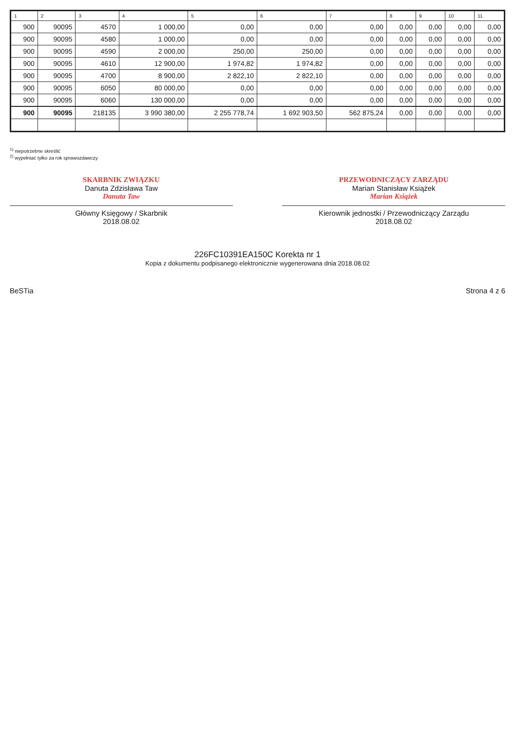| 1 | 2 | 3 | 4 | 5 | 6 | 7 | 8 | 9 | 10 | 11 |
| --- | --- | --- | --- | --- | --- | --- | --- | --- | --- | --- |
| 900 | 90095 | 4570 | 1 000,00 | 0,00 | 0,00 | 0,00 | 0,00 | 0,00 | 0,00 | 0,00 |
| 900 | 90095 | 4580 | 1 000,00 | 0,00 | 0,00 | 0,00 | 0,00 | 0,00 | 0,00 | 0,00 |
| 900 | 90095 | 4590 | 2 000,00 | 250,00 | 250,00 | 0,00 | 0,00 | 0,00 | 0,00 | 0,00 |
| 900 | 90095 | 4610 | 12 900,00 | 1 974,82 | 1 974,82 | 0,00 | 0,00 | 0,00 | 0,00 | 0,00 |
| 900 | 90095 | 4700 | 8 900,00 | 2 822,10 | 2 822,10 | 0,00 | 0,00 | 0,00 | 0,00 | 0,00 |
| 900 | 90095 | 6050 | 80 000,00 | 0,00 | 0,00 | 0,00 | 0,00 | 0,00 | 0,00 | 0,00 |
| 900 | 90095 | 6060 | 130 000,00 | 0,00 | 0,00 | 0,00 | 0,00 | 0,00 | 0,00 | 0,00 |
| 900 | 90095 | 218135 | 3 990 380,00 | 2 255 778,74 | 1 692 903,50 | 562 875,24 | 0,00 | 0,00 | 0,00 | 0,00 |
<sup>1)</sup> niepotrzebne skreślić
<sup>2)</sup> wypełniać tylko za rok sprawozdawczy
SKARBNIK ZWIĄZKU
Danuta Zdzisława Taw
Danuta Taw
Główny Księgowy / Skarbnik
2018.08.02
PRZEWODNICZĄCY ZARZĄDU
Marian Stanisław Książek
Marian Książek
Kierownik jednostki / Przewodniczący Zarządu
2018.08.02
226FC10391EA150C Korekta nr 1
Kopia z dokumentu podpisanego elektronicznie wygenerowana dnia 2018.08.02
BeSTia Strona 4 z 6